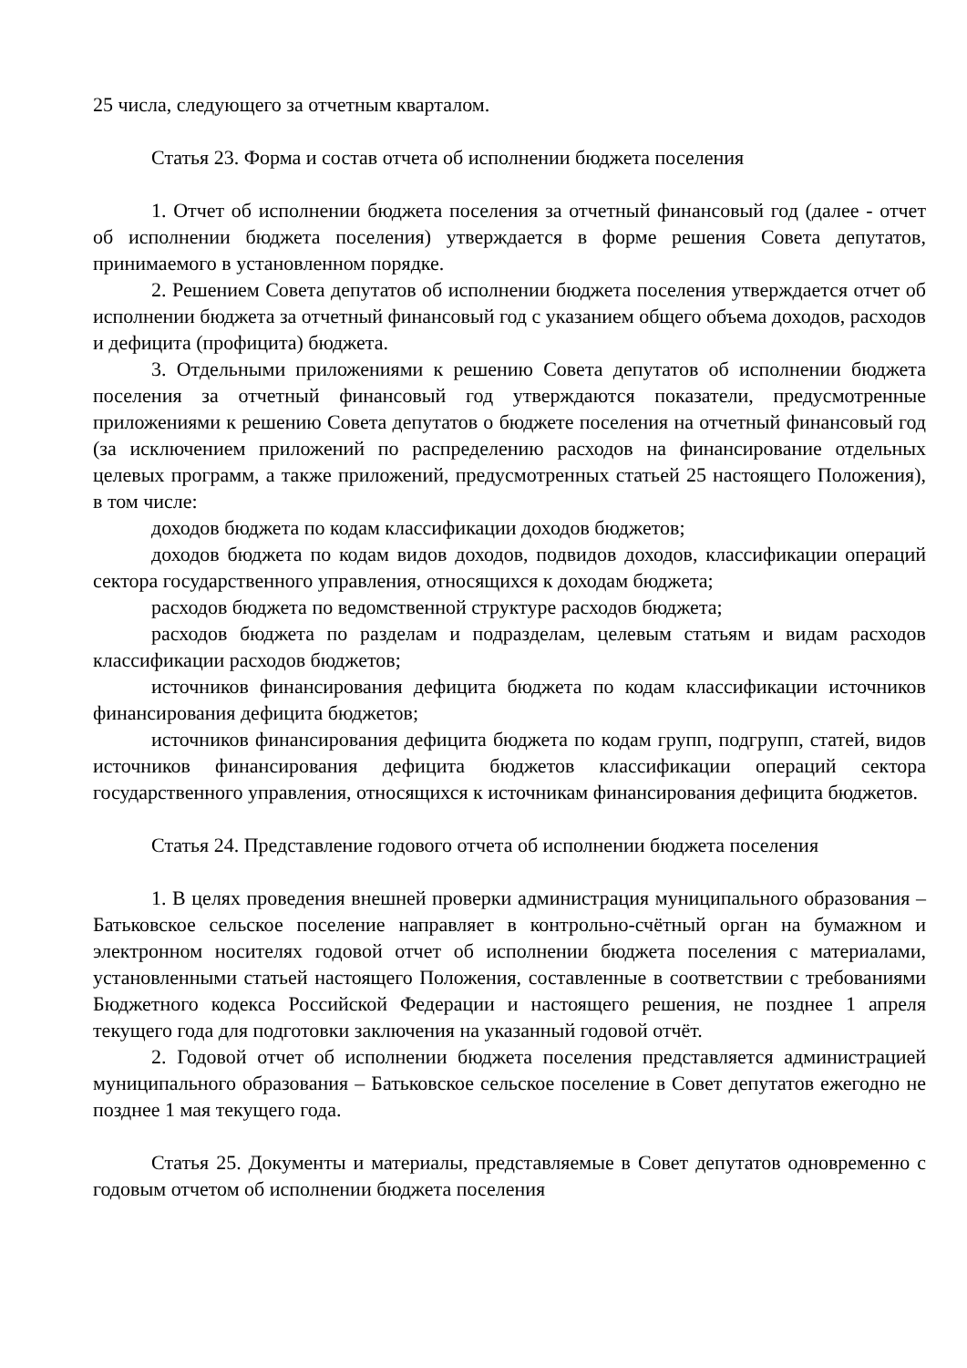25 числа, следующего за отчетным кварталом.
Статья 23. Форма и состав отчета об исполнении бюджета поселения
1. Отчет об исполнении бюджета поселения за отчетный финансовый год (далее - отчет об исполнении бюджета поселения) утверждается в форме решения Совета депутатов, принимаемого в установленном порядке.
2. Решением Совета депутатов об исполнении бюджета поселения утверждается отчет об исполнении бюджета за отчетный финансовый год с указанием общего объема доходов, расходов и дефицита (профицита) бюджета.
3. Отдельными приложениями к решению Совета депутатов об исполнении бюджета поселения за отчетный финансовый год утверждаются показатели, предусмотренные приложениями к решению Совета депутатов о бюджете поселения на отчетный финансовый год (за исключением приложений по распределению расходов на финансирование отдельных целевых программ, а также приложений, предусмотренных статьей 25 настоящего Положения), в том числе:
доходов бюджета по кодам классификации доходов бюджетов;
доходов бюджета по кодам видов доходов, подвидов доходов, классификации операций сектора государственного управления, относящихся к доходам бюджета;
расходов бюджета по ведомственной структуре расходов бюджета;
расходов бюджета по разделам и подразделам, целевым статьям и видам расходов классификации расходов бюджетов;
источников финансирования дефицита бюджета по кодам классификации источников финансирования дефицита бюджетов;
источников финансирования дефицита бюджета по кодам групп, подгрупп, статей, видов источников финансирования дефицита бюджетов классификации операций сектора государственного управления, относящихся к источникам финансирования дефицита бюджетов.
Статья 24. Представление годового отчета об исполнении бюджета поселения
1. В целях проведения внешней проверки администрация муниципального образования – Батьковское сельское поселение направляет в контрольно-счётный орган на бумажном и электронном носителях годовой отчет об исполнении бюджета поселения с материалами, установленными статьей настоящего Положения, составленные в соответствии с требованиями Бюджетного кодекса Российской Федерации и настоящего решения, не позднее 1 апреля текущего года для подготовки заключения на указанный годовой отчёт.
2. Годовой отчет об исполнении бюджета поселения представляется администрацией муниципального образования – Батьковское сельское поселение в Совет депутатов ежегодно не позднее 1 мая текущего года.
Статья 25. Документы и материалы, представляемые в Совет депутатов одновременно с годовым отчетом об исполнении бюджета поселения